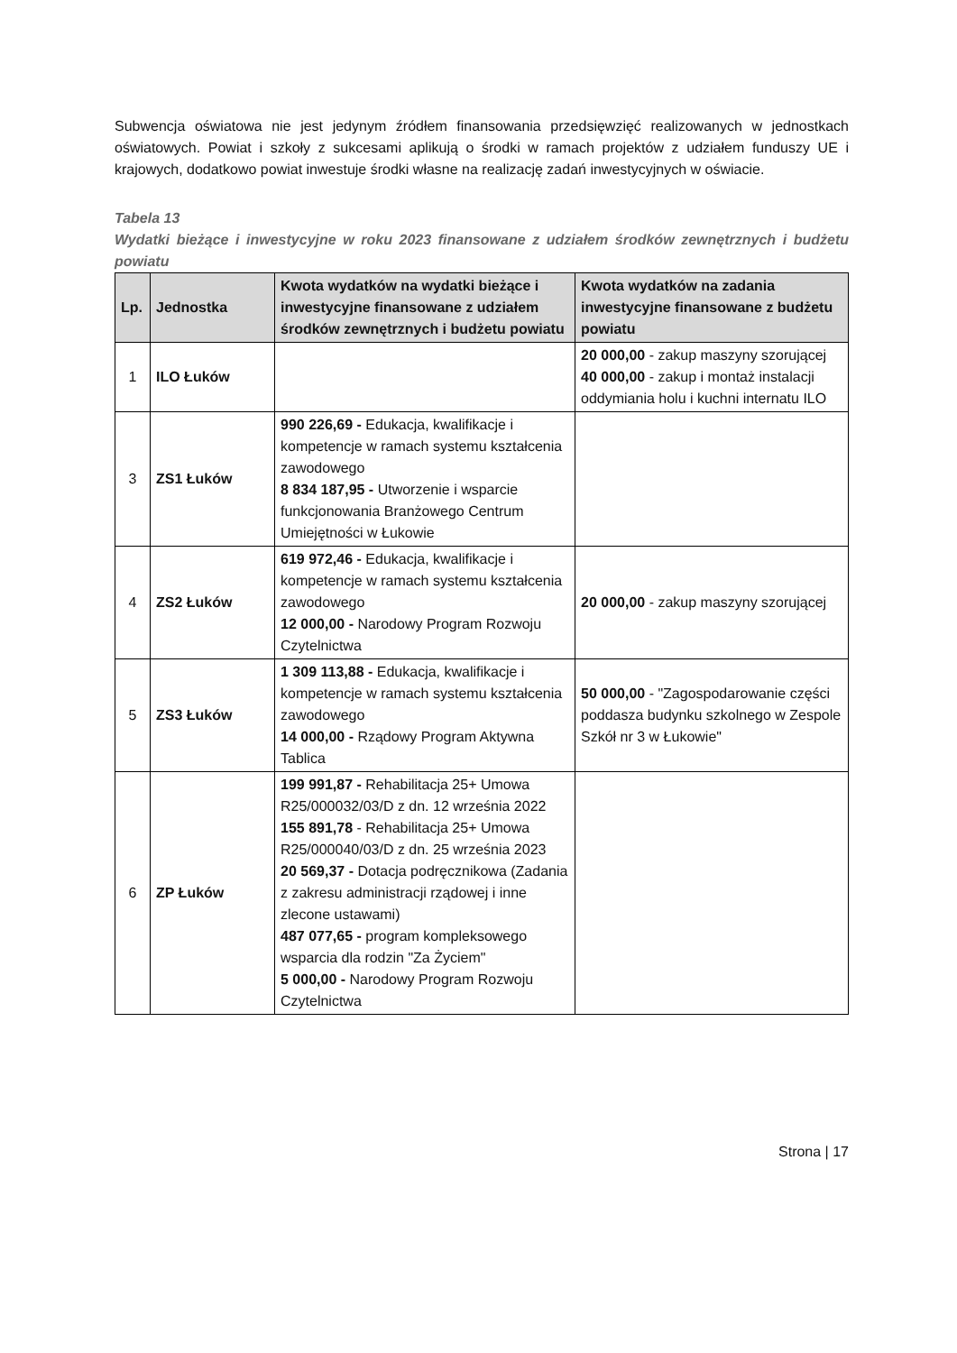Subwencja oświatowa nie jest jedynym źródłem finansowania przedsięwzięć realizowanych w jednostkach oświatowych. Powiat i szkoły z sukcesami aplikują o środki w ramach projektów z udziałem funduszy UE i krajowych, dodatkowo powiat inwestuje środki własne na realizację zadań inwestycyjnych w oświacie.
Tabela 13
Wydatki bieżące i inwestycyjne w roku 2023 finansowane z udziałem środków zewnętrznych i budżetu powiatu
| Lp. | Jednostka | Kwota wydatków na wydatki bieżące i inwestycyjne finansowane z udziałem środków zewnętrznych i budżetu powiatu | Kwota wydatków na zadania inwestycyjne finansowane z budżetu powiatu |
| --- | --- | --- | --- |
| 1 | ILO Łuków | | 20 000,00 - zakup maszyny szorującej 40 000,00 - zakup i montaż instalacji oddymiania holu i kuchni internatu ILO |
| 3 | ZS1 Łuków | 990 226,69 - Edukacja, kwalifikacje i kompetencje w ramach systemu kształcenia zawodowego 8 834 187,95 - Utworzenie i wsparcie funkcjonowania Branżowego Centrum Umiejętności w Łukowie | |
| 4 | ZS2 Łuków | 619 972,46 - Edukacja, kwalifikacje i kompetencje w ramach systemu kształcenia zawodowego 12 000,00 - Narodowy Program Rozwoju Czytelnictwa | 20 000,00 - zakup maszyny szorującej |
| 5 | ZS3 Łuków | 1 309 113,88 - Edukacja, kwalifikacje i kompetencje w ramach systemu kształcenia zawodowego 14 000,00 - Rządowy Program Aktywna Tablica | 50 000,00 - "Zagospodarowanie części poddasza budynku szkolnego w Zespole Szkół nr 3 w Łukowie" |
| 6 | ZP Łuków | 199 991,87 - Rehabilitacja 25+ Umowa R25/000032/03/D z dn. 12 września 2022 155 891,78 - Rehabilitacja 25+ Umowa R25/000040/03/D z dn. 25 września 2023 20 569,37 - Dotacja podręcznikowa (Zadania z zakresu administracji rządowej i inne zlecone ustawami) 487 077,65 - program kompleksowego wsparcia dla rodzin "Za Życiem" 5 000,00 - Narodowy Program Rozwoju Czytelnictwa | |
Strona | 17